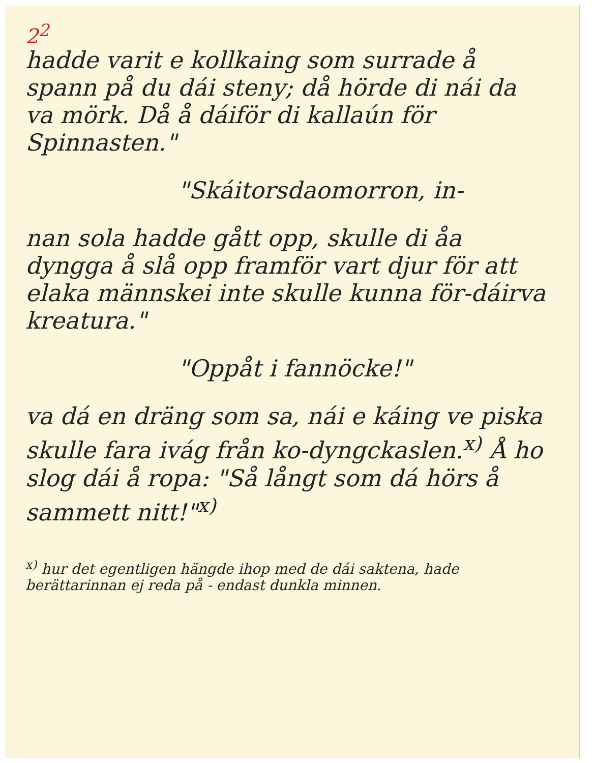2<sup>2</sup>
hadde varit e kollkaing som surrade å spann på du dái steny; då hörde di nái da va mörk. Då å dáiför di kallaún för Spinnasten."
"Skáitorsdaomorron, in-
nan sola hadde gått opp, skulle di åa dyngga å slå opp framför vart djur för att elaka männskei inte skulle kunna för-dáirva kreatura."
"Oppåt i fannöcke!"
va dá en dräng som sa, nái e káing ve piska skulle fara ivág från ko-dyngckaslen.<sup>x)</sup> Å ho slog dái å ropa: "Så långt som dá hörs å sammett nitt!"<sup>x)</sup>
<sup>x)</sup> hur det egentligen hängde ihop med de dái saktena, hade berättarinnan ej reda på - endast dunkla minnen.